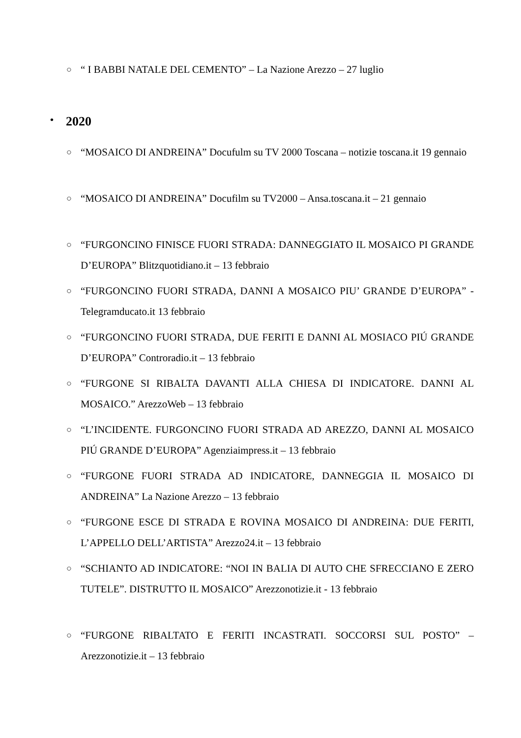○ “ I BABBI NATALE DEL CEMENTO” – La Nazione Arezzo – 27 luglio
• 2020
○ “MOSAICO DI ANDREINA” Docufulm su TV 2000 Toscana – notizie toscana.it 19 gennaio
○ “MOSAICO DI ANDREINA” Docufilm su TV2000 – Ansa.toscana.it – 21 gennaio
○ “FURGONCINO FINISCE FUORI STRADA: DANNEGGIATO IL MOSAICO PI GRANDE D’EUROPA” Blitzquotidiano.it – 13 febbraio
○ “FURGONCINO FUORI STRADA, DANNI A MOSAICO PIU’ GRANDE D’EUROPA” - Telegramducato.it 13 febbraio
○ “FURGONCINO FUORI STRADA, DUE FERITI E DANNI AL MOSIACO PIÚ GRANDE D’EUROPA” Controradio.it – 13 febbraio
○ “FURGONE SI RIBALTA DAVANTI ALLA CHIESA DI INDICATORE. DANNI AL MOSAICO.” ArezzoWeb – 13 febbraio
○ “L’INCIDENTE. FURGONCINO FUORI STRADA AD AREZZO, DANNI AL MOSAICO PIÚ GRANDE D’EUROPA” Agenziaimpress.it – 13 febbraio
○ “FURGONE FUORI STRADA AD INDICATORE, DANNEGGIA IL MOSAICO DI ANDREINA” La Nazione Arezzo – 13 febbraio
○ “FURGONE ESCE DI STRADA E ROVINA MOSAICO DI ANDREINA: DUE FERITI, L’APPELLO DELL’ARTISTA” Arezzo24.it – 13 febbraio
○ “SCHIANTO AD INDICATORE: “NOI IN BALIA DI AUTO CHE SFRECCIANO E ZERO TUTELE”. DISTRUTTO IL MOSAICO” Arezzonotizie.it - 13 febbraio
○ “FURGONE RIBALTATO E FERITI INCASTRATI. SOCCORSI SUL POSTO” – Arezzonotizie.it – 13 febbraio